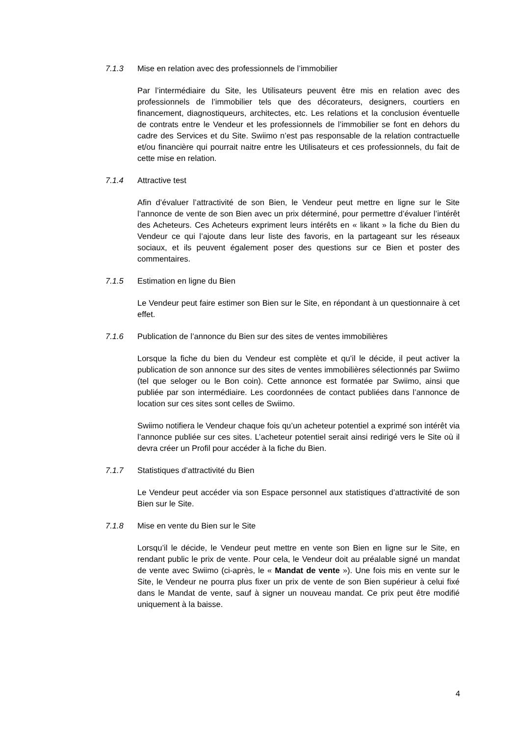7.1.3 Mise en relation avec des professionnels de l’immobilier
Par l’intermédiaire du Site, les Utilisateurs peuvent être mis en relation avec des professionnels de l’immobilier tels que des décorateurs, designers, courtiers en financement, diagnostiqueurs, architectes, etc. Les relations et la conclusion éventuelle de contrats entre le Vendeur et les professionnels de l’immobilier se font en dehors du cadre des Services et du Site. Swiimo n’est pas responsable de la relation contractuelle et/ou financière qui pourrait naitre entre les Utilisateurs et ces professionnels, du fait de cette mise en relation.
7.1.4 Attractive test
Afin d’évaluer l’attractivité de son Bien, le Vendeur peut mettre en ligne sur le Site l’annonce de vente de son Bien avec un prix déterminé, pour permettre d’évaluer l’intérêt des Acheteurs. Ces Acheteurs expriment leurs intérêts en « likant » la fiche du Bien du Vendeur ce qui l’ajoute dans leur liste des favoris, en la partageant sur les réseaux sociaux, et ils peuvent également poser des questions sur ce Bien et poster des commentaires.
7.1.5 Estimation en ligne du Bien
Le Vendeur peut faire estimer son Bien sur le Site, en répondant à un questionnaire à cet effet.
7.1.6 Publication de l’annonce du Bien sur des sites de ventes immobilières
Lorsque la fiche du bien du Vendeur est complète et qu’il le décide, il peut activer la publication de son annonce sur des sites de ventes immobilières sélectionnés par Swiimo (tel que seloger ou le Bon coin). Cette annonce est formatée par Swiimo, ainsi que publiée par son intermédiaire. Les coordonnées de contact publiées dans l’annonce de location sur ces sites sont celles de Swiimo.
Swiimo notifiera le Vendeur chaque fois qu’un acheteur potentiel a exprimé son intérêt via l’annonce publiée sur ces sites. L’acheteur potentiel serait ainsi redirigé vers le Site où il devra créer un Profil pour accéder à la fiche du Bien.
7.1.7 Statistiques d’attractivité du Bien
Le Vendeur peut accéder via son Espace personnel aux statistiques d’attractivité de son Bien sur le Site.
7.1.8 Mise en vente du Bien sur le Site
Lorsqu’il le décide, le Vendeur peut mettre en vente son Bien en ligne sur le Site, en rendant public le prix de vente. Pour cela, le Vendeur doit au préalable signé un mandat de vente avec Swiimo (ci-après, le « Mandat de vente »). Une fois mis en vente sur le Site, le Vendeur ne pourra plus fixer un prix de vente de son Bien supérieur à celui fixé dans le Mandat de vente, sauf à signer un nouveau mandat. Ce prix peut être modifié uniquement à la baisse.
4